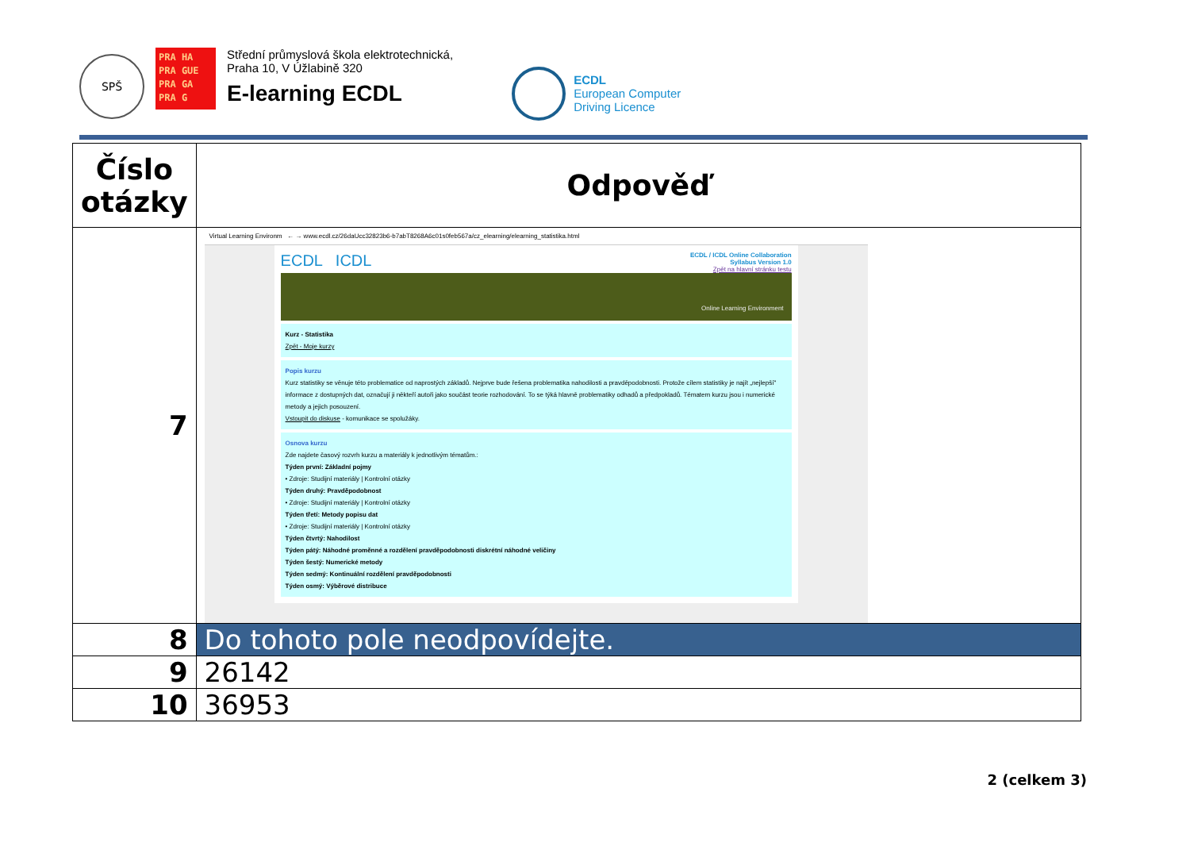SPŠ
PRA HA
PRA GUE
PRA GA
PRA G
Střední průmyslová škola elektrotechnická,
Praha 10, V Úžlabině 320
E-learning ECDL
ECDL
European Computer
Driving Licence
| Číslo otázky | Odpověď |
| --- | --- |
| 7 | Virtual Learning Environm ← → www.ecdl.cz/26daUcc32823b6-b7abT8268A6c01s0feb567a/cz_elearning/elearning_statistika.html ECDL ICDL ECDL / ICDL Online Collaboration Syllabus Version 1.0 Zpět na hlavní stránku testu Online Learning Environment Kurz - Statistika Zpět - Moje kurzy Popis kurzu Kurz statistiky se věnuje této problematice od naprostých základů. Nejprve bude řešena problematika nahodilosti a pravděpodobnosti. Protože cílem statistiky je najít „nejlepší" informace z dostupných dat, označují ji někteří autoři jako součást teorie rozhodování. To se týká hlavně problematiky odhadů a předpokladů. Tématem kurzu jsou i numerické metody a jejich posouzení. Vstoupit do diskuse - komunikace se spolužáky. Osnova kurzu Zde najdete časový rozvrh kurzu a materiály k jednotlivým tématům.: Týden první: Základní pojmy • Zdroje: Studijní materiály / Kontrolní otázky Týden druhý: Pravděpodobnost • Zdroje: Studijní materiály / Kontrolní otázky Týden třetí: Metody popisu dat • Zdroje: Studijní materiály / Kontrolní otázky Týden čtvrtý: Nahodilost Týden pátý: Náhodné proměnné a rozdělení pravděpodobnosti diskrétní náhodné veličiny Týden šestý: Numerické metody Týden sedmý: Kontinuální rozdělení pravděpodobnosti Týden osmý: Výběrové distribuce |
| 8 | Do tohoto pole neodpovídejte. |
| 9 | 26142 |
| 10 | 36953 |
2 (celkem 3)